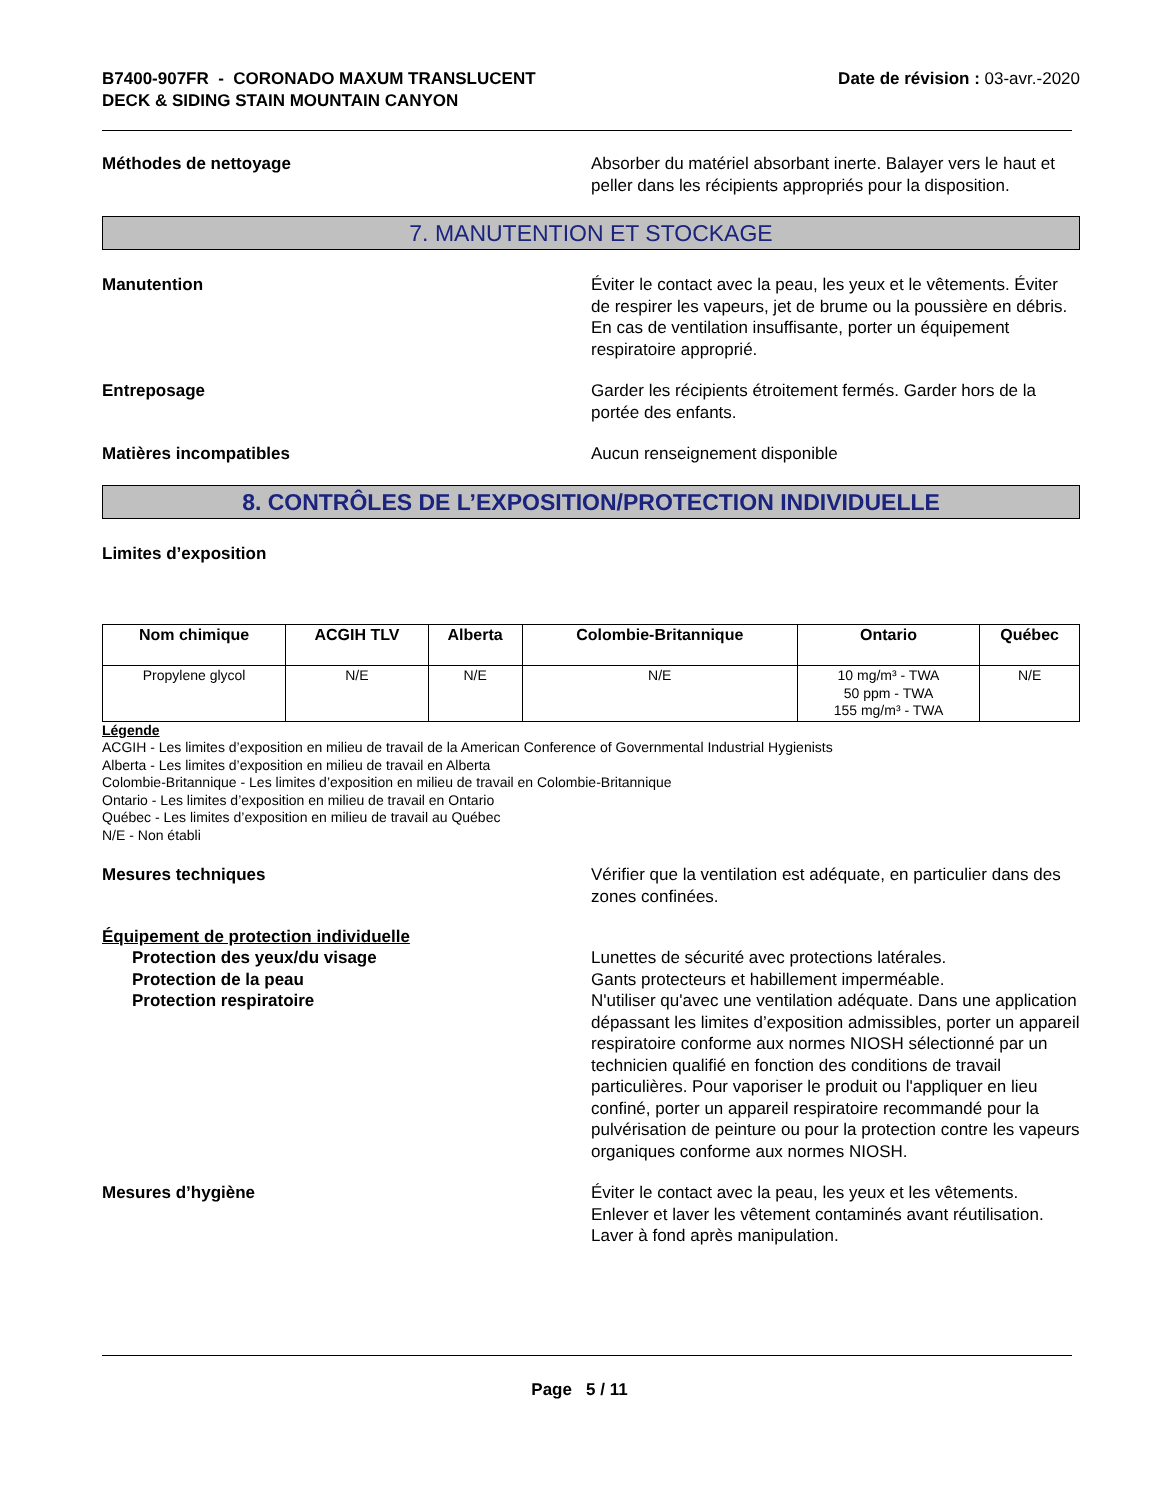B7400-907FR - CORONADO MAXUM TRANSLUCENT
DECK & SIDING STAIN MOUNTAIN CANYON
Date de révision : 03-avr.-2020
Méthodes de nettoyage Absorber du matériel absorbant inerte. Balayer vers le haut et peller dans les récipients appropriés pour la disposition.
7. MANUTENTION ET STOCKAGE
Manutention Éviter le contact avec la peau, les yeux et le vêtements. Éviter de respirer les vapeurs, jet de brume ou la poussière en débris. En cas de ventilation insuffisante, porter un équipement respiratoire approprié.
Entreposage Garder les récipients étroitement fermés. Garder hors de la portée des enfants.
Matières incompatibles Aucun renseignement disponible
8. CONTRÔLES DE L’EXPOSITION/PROTECTION INDIVIDUELLE
Limites d’exposition
| Nom chimique | ACGIH TLV | Alberta | Colombie-Britannique | Ontario | Québec |
| --- | --- | --- | --- | --- | --- |
| Propylene glycol | N/E | N/E | N/E | 10 mg/m³ - TWA 50 ppm - TWA 155 mg/m³ - TWA | N/E |
Légende
ACGIH - Les limites d’exposition en milieu de travail de la American Conference of Governmental Industrial Hygienists
Alberta - Les limites d’exposition en milieu de travail en Alberta
Colombie-Britannique - Les limites d’exposition en milieu de travail en Colombie-Britannique
Ontario - Les limites d’exposition en milieu de travail en Ontario
Québec - Les limites d’exposition en milieu de travail au Québec
N/E - Non établi
Mesures techniques Vérifier que la ventilation est adéquate, en particulier dans des zones confinées.
Équipement de protection individuelle
Protection des yeux/du visage
Protection de la peau
Protection respiratoire
Lunettes de sécurité avec protections latérales.
Gants protecteurs et habillement imperméable.
N'utiliser qu'avec une ventilation adéquate. Dans une application dépassant les limites d’exposition admissibles, porter un appareil respiratoire conforme aux normes NIOSH sélectionné par un technicien qualifié en fonction des conditions de travail particulières. Pour vaporiser le produit ou l'appliquer en lieu confiné, porter un appareil respiratoire recommandé pour la pulvérisation de peinture ou pour la protection contre les vapeurs organiques conforme aux normes NIOSH.
Mesures d’hygiène Éviter le contact avec la peau, les yeux et les vêtements. Enlever et laver les vêtement contaminés avant réutilisation. Laver à fond après manipulation.
Page 5 / 11